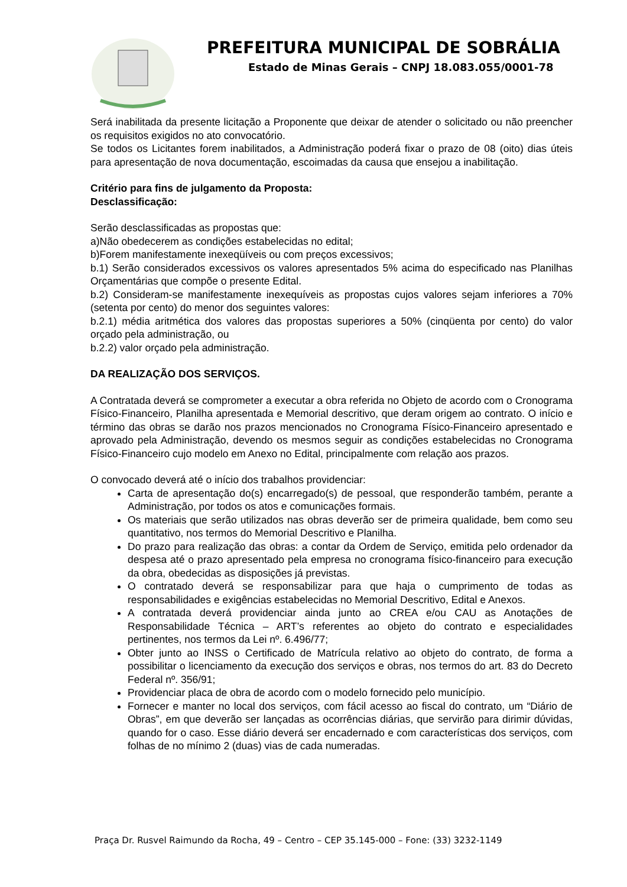PREFEITURA MUNICIPAL DE SOBRÁLIA
Estado de Minas Gerais – CNPJ 18.083.055/0001-78
Será inabilitada da presente licitação a Proponente que deixar de atender o solicitado ou não preencher os requisitos exigidos no ato convocatório.
Se todos os Licitantes forem inabilitados, a Administração poderá fixar o prazo de 08 (oito) dias úteis para apresentação de nova documentação, escoimadas da causa que ensejou a inabilitação.
Critério para fins de julgamento da Proposta:
Desclassificação:
Serão desclassificadas as propostas que:
a)Não obedecerem as condições estabelecidas no edital;
b)Forem manifestamente inexeqüíveis ou com preços excessivos;
b.1) Serão considerados excessivos os valores apresentados 5% acima do especificado nas Planilhas Orçamentárias que compõe o presente Edital.
b.2) Consideram-se manifestamente inexequíveis as propostas cujos valores sejam inferiores a 70% (setenta por cento) do menor dos seguintes valores:
b.2.1) média aritmética dos valores das propostas superiores a 50% (cinqüenta por cento) do valor orçado pela administração, ou
b.2.2) valor orçado pela administração.
DA REALIZAÇÃO DOS SERVIÇOS.
A Contratada deverá se comprometer a executar a obra referida no Objeto de acordo com o Cronograma Físico-Financeiro, Planilha apresentada e Memorial descritivo, que deram origem ao contrato. O início e término das obras se darão nos prazos mencionados no Cronograma Físico-Financeiro apresentado e aprovado pela Administração, devendo os mesmos seguir as condições estabelecidas no Cronograma Físico-Financeiro cujo modelo em Anexo no Edital, principalmente com relação aos prazos.
O convocado deverá até o início dos trabalhos providenciar:
Carta de apresentação do(s) encarregado(s) de pessoal, que responderão também, perante a Administração, por todos os atos e comunicações formais.
Os materiais que serão utilizados nas obras deverão ser de primeira qualidade, bem como seu quantitativo, nos termos do Memorial Descritivo e Planilha.
Do prazo para realização das obras: a contar da Ordem de Serviço, emitida pelo ordenador da despesa até o prazo apresentado pela empresa no cronograma físico-financeiro para execução da obra, obedecidas as disposições já previstas.
O contratado deverá se responsabilizar para que haja o cumprimento de todas as responsabilidades e exigências estabelecidas no Memorial Descritivo, Edital e Anexos.
A contratada deverá providenciar ainda junto ao CREA e/ou CAU as Anotações de Responsabilidade Técnica – ART’s referentes ao objeto do contrato e especialidades pertinentes, nos termos da Lei nº. 6.496/77;
Obter junto ao INSS o Certificado de Matrícula relativo ao objeto do contrato, de forma a possibilitar o licenciamento da execução dos serviços e obras, nos termos do art. 83 do Decreto Federal nº. 356/91;
Providenciar placa de obra de acordo com o modelo fornecido pelo município.
Fornecer e manter no local dos serviços, com fácil acesso ao fiscal do contrato, um “Diário de Obras”, em que deverão ser lançadas as ocorrências diárias, que servirão para dirimir dúvidas, quando for o caso. Esse diário deverá ser encadernado e com características dos serviços, com folhas de no mínimo 2 (duas) vias de cada numeradas.
Praça Dr. Rusvel Raimundo da Rocha, 49 – Centro – CEP 35.145-000 – Fone: (33) 3232-1149